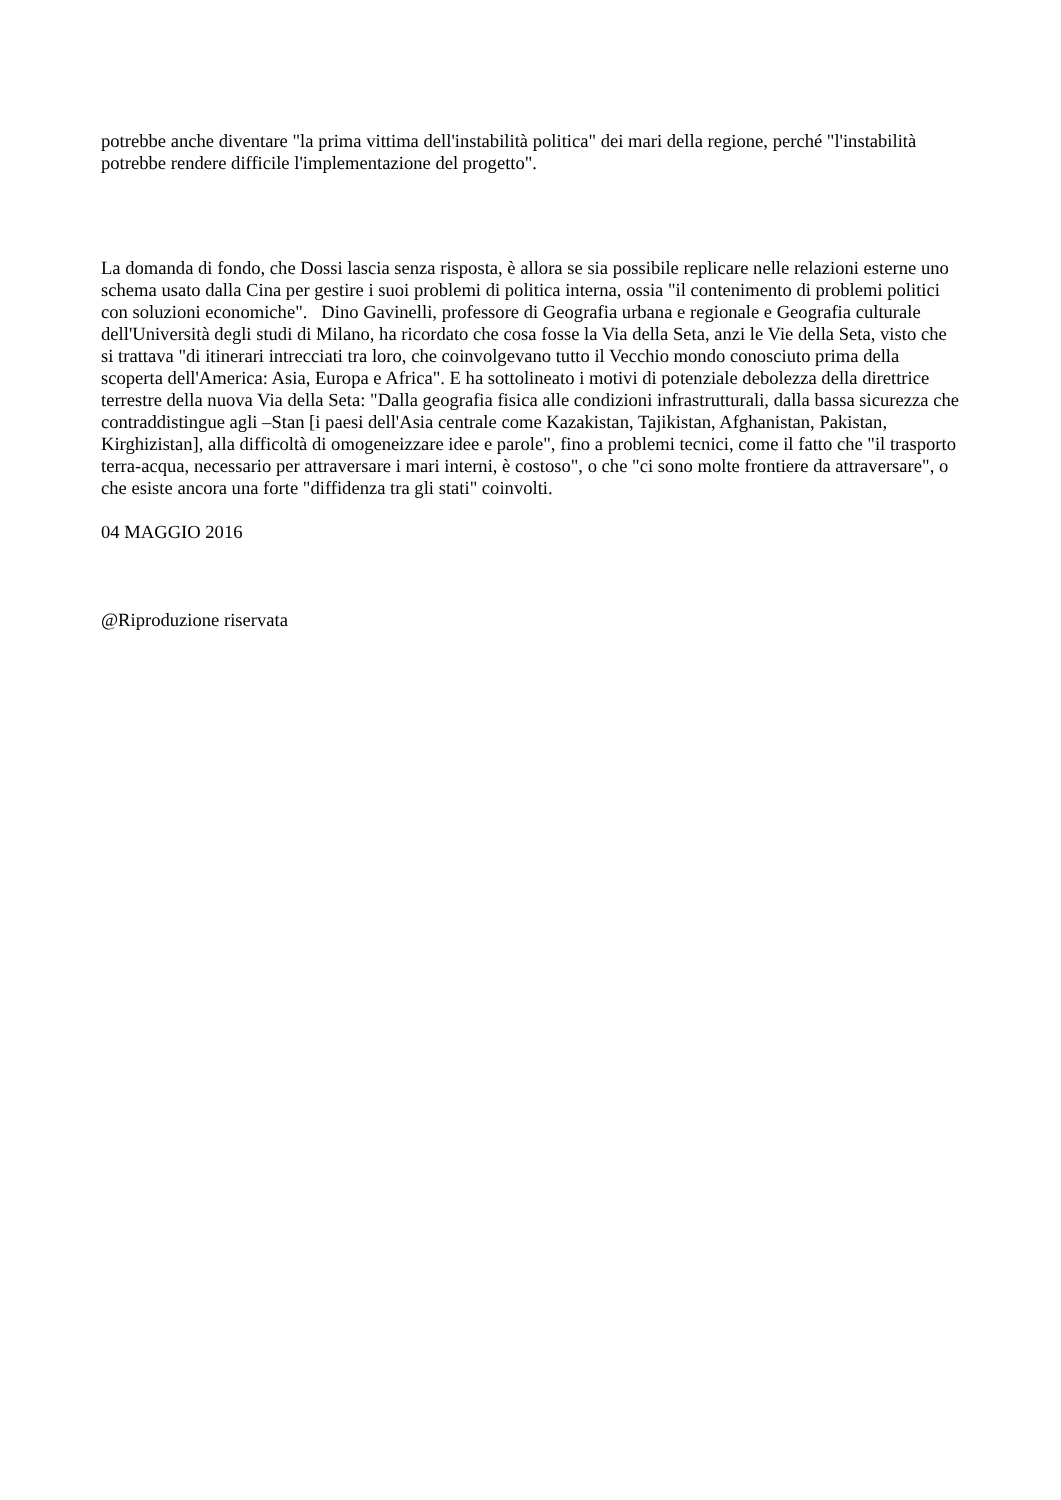potrebbe anche diventare "la prima vittima dell'instabilità politica" dei mari della regione, perché "l'instabilità potrebbe rendere difficile l'implementazione del progetto".
La domanda di fondo, che Dossi lascia senza risposta, è allora se sia possibile replicare nelle relazioni esterne uno schema usato dalla Cina per gestire i suoi problemi di politica interna, ossia "il contenimento di problemi politici con soluzioni economiche". Dino Gavinelli, professore di Geografia urbana e regionale e Geografia culturale dell'Università degli studi di Milano, ha ricordato che cosa fosse la Via della Seta, anzi le Vie della Seta, visto che si trattava "di itinerari intrecciati tra loro, che coinvolgevano tutto il Vecchio mondo conosciuto prima della scoperta dell'America: Asia, Europa e Africa". E ha sottolineato i motivi di potenziale debolezza della direttrice terrestre della nuova Via della Seta: "Dalla geografia fisica alle condizioni infrastrutturali, dalla bassa sicurezza che contraddistingue agli –Stan [i paesi dell'Asia centrale come Kazakistan, Tajikistan, Afghanistan, Pakistan, Kirghizistan], alla difficoltà di omogeneizzare idee e parole", fino a problemi tecnici, come il fatto che "il trasporto terra-acqua, necessario per attraversare i mari interni, è costoso", o che "ci sono molte frontiere da attraversare", o che esiste ancora una forte "diffidenza tra gli stati" coinvolti.
04 MAGGIO 2016
@Riproduzione riservata